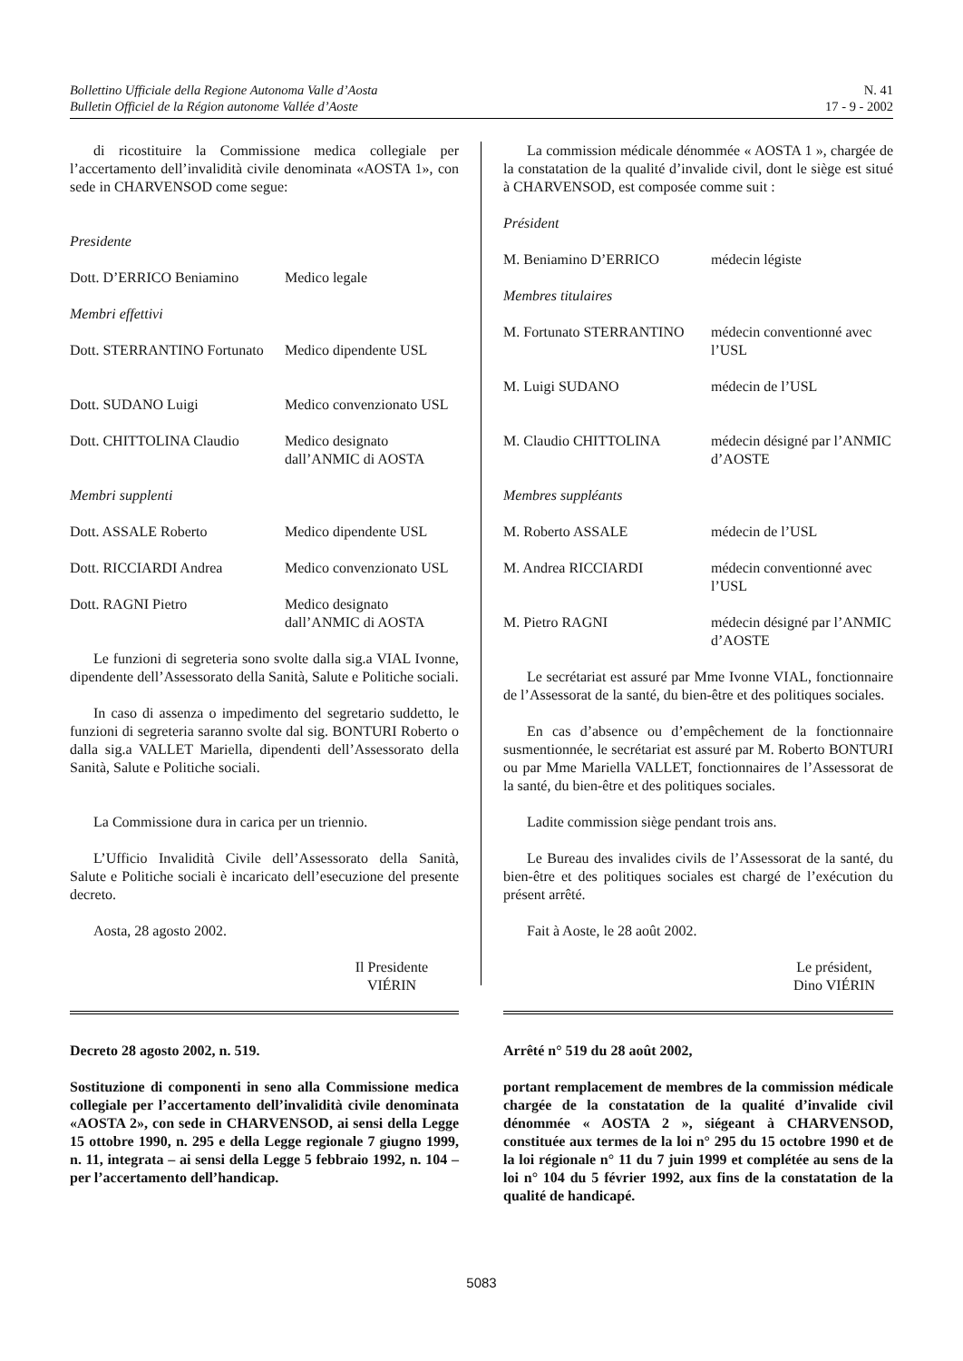Bollettino Ufficiale della Regione Autonoma Valle d’Aosta
Bulletin Officiel de la Région autonome Vallée d’Aoste
N. 41
17 - 9 - 2002
di ricostituire la Commissione medica collegiale per l’accertamento dell’invalidità civile denominata «AOSTA 1», con sede in CHARVENSOD come segue:
Presidente
Dott. D’ERRICO Beniamino Medico legale
Membri effettivi
Dott. STERRANTINO Fortunato
Medico dipendente USL
Dott. SUDANO Luigi Medico convenzionato USL
Dott. CHITTOLINA Claudio Medico designato dall’ANMIC di AOSTA
Membri supplenti
Dott. ASSALE Roberto Medico dipendente USL
Dott. RICCIARDI Andrea Medico convenzionato USL
Dott. RAGNI Pietro Medico designato dall’ANMIC di AOSTA
Le funzioni di segreteria sono svolte dalla sig.a VIAL Ivonne, dipendente dell’Assessorato della Sanità, Salute e Politiche sociali.
In caso di assenza o impedimento del segretario suddetto, le funzioni di segreteria saranno svolte dal sig. BONTURI Roberto o dalla sig.a VALLET Mariella, dipendenti dell’Assessorato della Sanità, Salute e Politiche sociali.
La Commissione dura in carica per un triennio.
L’Ufficio Invalidità Civile dell’Assessorato della Sanità, Salute e Politiche sociali è incaricato dell’esecuzione del presente decreto.
Aosta, 28 agosto 2002.
Il Presidente
VIÉRIN
Decreto 28 agosto 2002, n. 519.
Sostituzione di componenti in seno alla Commissione medica collegiale per l’accertamento dell’invalidità civile denominata «AOSTA 2», con sede in CHARVENSOD, ai sensi della Legge 15 ottobre 1990, n. 295 e della Legge regionale 7 giugno 1999, n. 11, integrata – ai sensi della Legge 5 febbraio 1992, n. 104 – per l’accertamento dell’handicap.
La commission médicale dénommée « AOSTA 1 », chargée de la constatation de la qualité d’invalide civil, dont le siège est situé à CHARVENSOD, est composée comme suit :
Président
M. Beniamino D’ERRICO médecin légiste
Membres titulaires
M. Fortunato STERRANTINO
médecin conventionné avec l’USL
M. Luigi SUDANO médecin de l’USL
M. Claudio CHITTOLINA médecin désigné par l’ANMIC d’AOSTE
Membres suppléants
M. Roberto ASSALE médecin de l’USL
M. Andrea RICCIARDI médecin conventionné avec l’USL
M. Pietro RAGNI médecin désigné par l’ANMIC d’AOSTE
Le secrétariat est assuré par Mme Ivonne VIAL, fonctionnaire de l’Assessorat de la santé, du bien-être et des politiques sociales.
En cas d’absence ou d’empêchement de la fonctionnaire susmentionnée, le secrétariat est assuré par M. Roberto BONTURI ou par Mme Mariella VALLET, fonctionnaires de l’Assessorat de la santé, du bien-être et des politiques sociales.
Ladite commission siège pendant trois ans.
Le Bureau des invalides civils de l’Assessorat de la santé, du bien-être et des politiques sociales est chargé de l’exécution du présent arrêté.
Fait à Aoste, le 28 août 2002.
Le président,
Dino VIÉRIN
Arrêté n° 519 du 28 août 2002,
portant remplacement de membres de la commission médicale chargée de la constatation de la qualité d’invalide civil dénommée « AOSTA 2 », siégeant à CHARVENSOD, constituée aux termes de la loi n° 295 du 15 octobre 1990 et de la loi régionale n° 11 du 7 juin 1999 et complétée au sens de la loi n° 104 du 5 février 1992, aux fins de la constatation de la qualité de handicapé.
5083